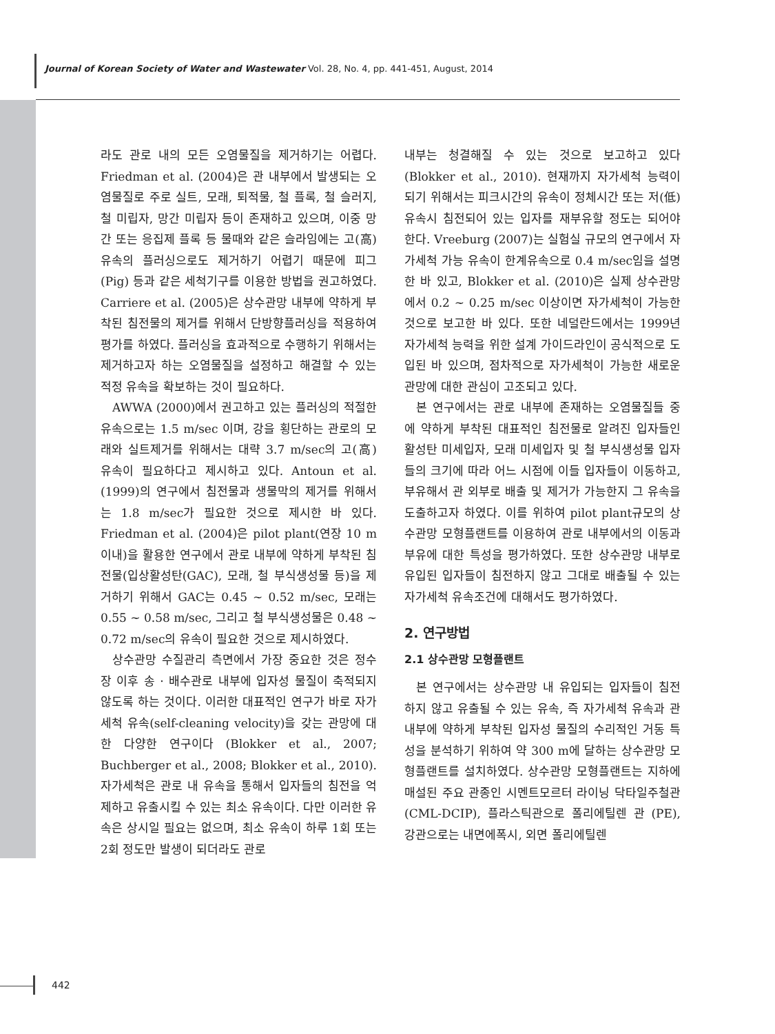Journal of Korean Society of Water and Wastewater Vol. 28, No. 4, pp. 441-451, August, 2014
라도 관로 내의 모든 오염물질을 제거하기는 어렵다. Friedman et al. (2004)은 관 내부에서 발생되는 오염물질로 주로 실트, 모래, 퇴적물, 철 플록, 철 슬러지, 철 미립자, 망간 미립자 등이 존재하고 있으며, 이중 망간 또는 응집제 플록 등 물때와 같은 슬라임에는 고(高) 유속의 플러싱으로도 제거하기 어렵기 때문에 피그(Pig) 등과 같은 세척기구를 이용한 방법을 권고하였다. Carriere et al. (2005)은 상수관망 내부에 약하게 부착된 침전물의 제거를 위해서 단방향플러싱을 적용하여 평가를 하였다. 플러싱을 효과적으로 수행하기 위해서는 제거하고자 하는 오염물질을 설정하고 해결할 수 있는 적정 유속을 확보하는 것이 필요하다.
AWWA (2000)에서 권고하고 있는 플러싱의 적절한 유속으로는 1.5 m/sec 이며, 강을 횡단하는 관로의 모래와 실트제거를 위해서는 대략 3.7 m/sec의 고(高) 유속이 필요하다고 제시하고 있다. Antoun et al. (1999)의 연구에서 침전물과 생물막의 제거를 위해서는 1.8 m/sec가 필요한 것으로 제시한 바 있다. Friedman et al. (2004)은 pilot plant(연장 10 m 이내)을 활용한 연구에서 관로 내부에 약하게 부착된 침전물(입상활성탄(GAC), 모래, 철 부식생성물 등)을 제거하기 위해서 GAC는 0.45 ~ 0.52 m/sec, 모래는 0.55 ~ 0.58 m/sec, 그리고 철 부식생성물은 0.48 ~ 0.72 m/sec의 유속이 필요한 것으로 제시하였다.
상수관망 수질관리 측면에서 가장 중요한 것은 정수장 이후 송 · 배수관로 내부에 입자성 물질이 축적되지 않도록 하는 것이다. 이러한 대표적인 연구가 바로 자가세척 유속(self-cleaning velocity)을 갖는 관망에 대한 다양한 연구이다 (Blokker et al., 2007; Buchberger et al., 2008; Blokker et al., 2010). 자가세척은 관로 내 유속을 통해서 입자들의 침전을 억제하고 유출시킬 수 있는 최소 유속이다. 다만 이러한 유속은 상시일 필요는 없으며, 최소 유속이 하루 1회 또는 2회 정도만 발생이 되더라도 관로
내부는 청결해질 수 있는 것으로 보고하고 있다 (Blokker et al., 2010). 현재까지 자가세척 능력이 되기 위해서는 피크시간의 유속이 정체시간 또는 저(低) 유속시 침전되어 있는 입자를 재부유할 정도는 되어야 한다. Vreeburg (2007)는 실험실 규모의 연구에서 자가세척 가능 유속이 한계유속으로 0.4 m/sec임을 설명한 바 있고, Blokker et al. (2010)은 실제 상수관망에서 0.2 ~ 0.25 m/sec 이상이면 자가세척이 가능한 것으로 보고한 바 있다. 또한 네덜란드에서는 1999년 자가세척 능력을 위한 설계 가이드라인이 공식적으로 도입된 바 있으며, 점차적으로 자가세척이 가능한 새로운 관망에 대한 관심이 고조되고 있다.
본 연구에서는 관로 내부에 존재하는 오염물질들 중에 약하게 부착된 대표적인 침전물로 알려진 입자들인 활성탄 미세입자, 모래 미세입자 및 철 부식생성물 입자들의 크기에 따라 어느 시점에 이들 입자들이 이동하고, 부유해서 관 외부로 배출 및 제거가 가능한지 그 유속을 도출하고자 하였다. 이를 위하여 pilot plant규모의 상수관망 모형플랜트를 이용하여 관로 내부에서의 이동과 부유에 대한 특성을 평가하였다. 또한 상수관망 내부로 유입된 입자들이 침전하지 않고 그대로 배출될 수 있는 자가세척 유속조건에 대해서도 평가하였다.
2. 연구방법
2.1 상수관망 모형플랜트
본 연구에서는 상수관망 내 유입되는 입자들이 침전하지 않고 유출될 수 있는 유속, 즉 자가세척 유속과 관 내부에 약하게 부착된 입자성 물질의 수리적인 거동 특성을 분석하기 위하여 약 300 m에 달하는 상수관망 모형플랜트를 설치하였다. 상수관망 모형플랜트는 지하에 매설된 주요 관종인 시멘트모르터 라이닝 닥타일주철관 (CML-DCIP), 플라스틱관으로 폴리에틸렌 관 (PE), 강관으로는 내면에폭시, 외면 폴리에틸렌
442